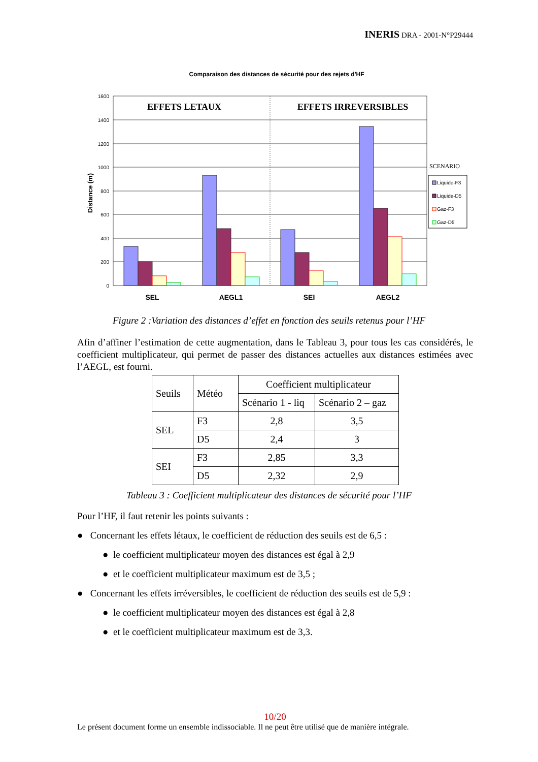INERIS DRA - 2001-N°P29444
Comparaison des distances de sécurité pour des rejets d'HF
1600
1400
1200
1000
800
600
400
200
0
Distance (m)
EFFETS LETAUX
EFFETS IRREVERSIBLES
SEL
AEGL1
SEI
AEGL2
SCENARIO
Liquide-F3
Liquide-D5
Gaz-F3
Gaz-D5
Figure 2 :Variation des distances d’effet en fonction des seuils retenus pour l’HF
Afin d’affiner l’estimation de cette augmentation, dans le Tableau 3, pour tous les cas considérés, le coefficient multiplicateur, qui permet de passer des distances actuelles aux distances estimées avec l’AEGL, est fourni.
| Seuils | Météo | Coefficient multiplicateur | |
| | | Scénario 1 - liq | Scénario 2 – gaz |
| SEL | F3 | 2,8 | 3,5 |
| | D5 | 2,4 | 3 |
| SEI | F3 | 2,85 | 3,3 |
| | D5 | 2,32 | 2,9 |
Tableau 3 : Coefficient multiplicateur des distances de sécurité pour l’HF
Pour l’HF, il faut retenir les points suivants :
● Concernant les effets létaux, le coefficient de réduction des seuils est de 6,5 :
● le coefficient multiplicateur moyen des distances est égal à 2,9
● et le coefficient multiplicateur maximum est de 3,5 ;
● Concernant les effets irréversibles, le coefficient de réduction des seuils est de 5,9 :
● le coefficient multiplicateur moyen des distances est égal à 2,8
● et le coefficient multiplicateur maximum est de 3,3.
10/20
Le présent document forme un ensemble indissociable. Il ne peut être utilisé que de manière intégrale.